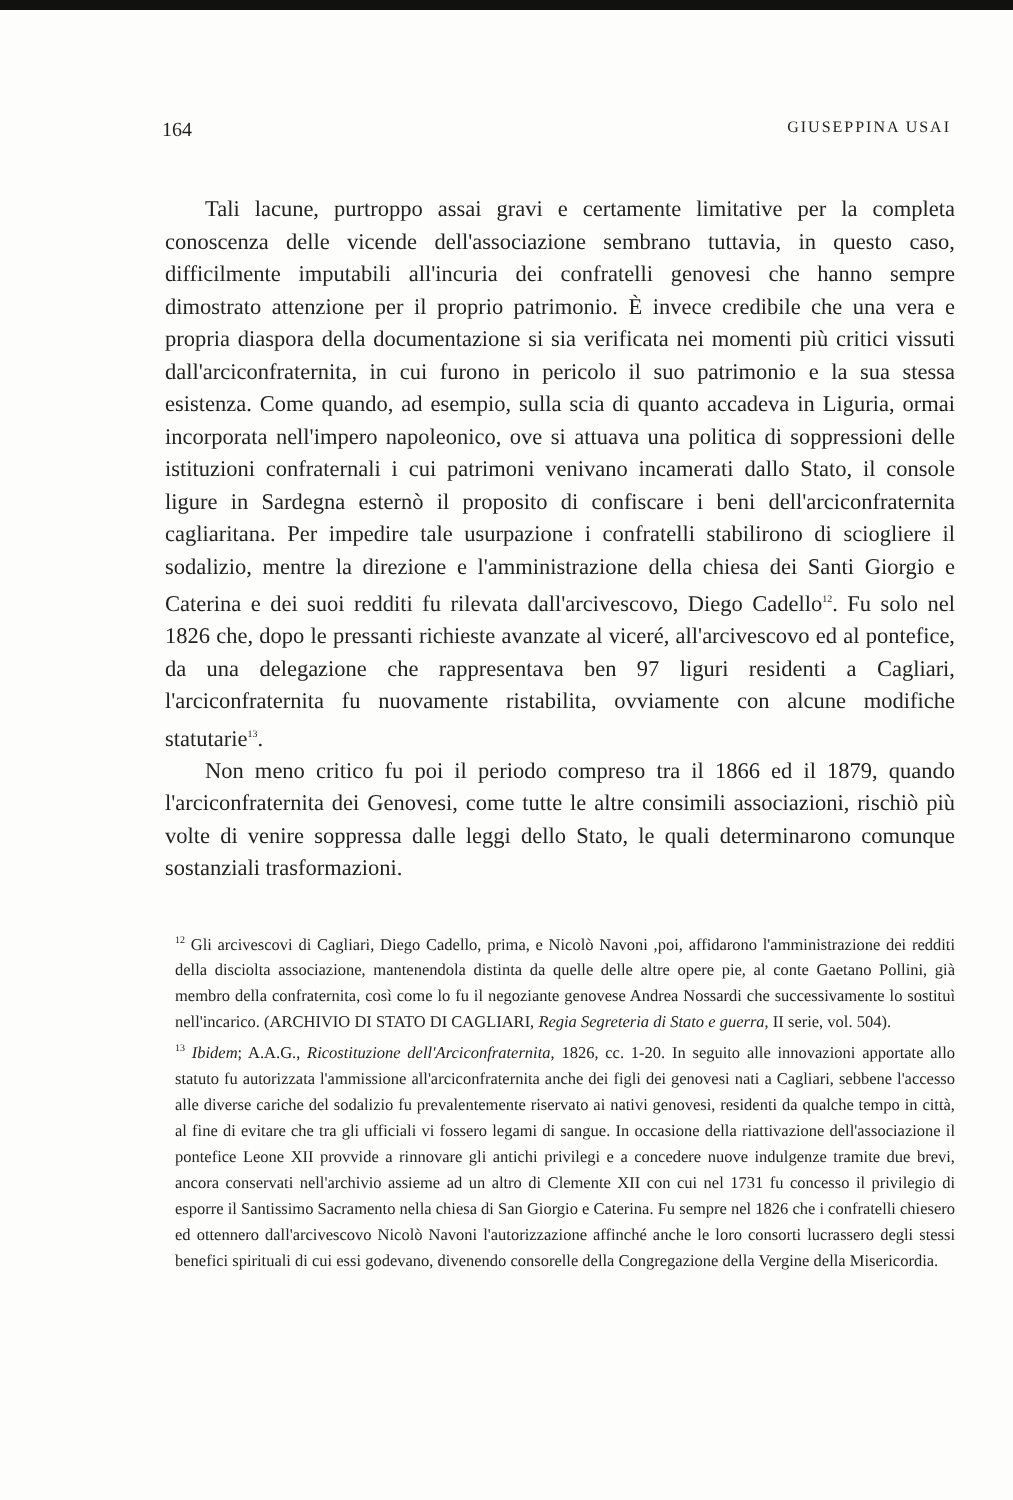164 GIUSEPPINA USAI
Tali lacune, purtroppo assai gravi e certamente limitative per la completa conoscenza delle vicende dell'associazione sembrano tuttavia, in questo caso, difficilmente imputabili all'incuria dei confratelli genovesi che hanno sempre dimostrato attenzione per il proprio patrimonio. È invece credibile che una vera e propria diaspora della documentazione si sia verificata nei momenti più critici vissuti dall'arciconfraternita, in cui furono in pericolo il suo patrimonio e la sua stessa esistenza. Come quando, ad esempio, sulla scia di quanto accadeva in Liguria, ormai incorporata nell'impero napoleonico, ove si attuava una politica di soppressioni delle istituzioni confraternali i cui patrimoni venivano incamerati dallo Stato, il console ligure in Sardegna esternò il proposito di confiscare i beni dell'arciconfraternita cagliaritana. Per impedire tale usurpazione i confratelli stabilirono di sciogliere il sodalizio, mentre la direzione e l'amministrazione della chiesa dei Santi Giorgio e Caterina e dei suoi redditi fu rilevata dall'arcivescovo, Diego Cadello<sup>12</sup>. Fu solo nel 1826 che, dopo le pressanti richieste avanzate al viceré, all'arcivescovo ed al pontefice, da una delegazione che rappresentava ben 97 liguri residenti a Cagliari, l'arciconfraternita fu nuovamente ristabilita, ovviamente con alcune modifiche statutarie<sup>13</sup>.
Non meno critico fu poi il periodo compreso tra il 1866 ed il 1879, quando l'arciconfraternita dei Genovesi, come tutte le altre consimili associazioni, rischiò più volte di venire soppressa dalle leggi dello Stato, le quali determinarono comunque sostanziali trasformazioni.
<sup>12</sup> Gli arcivescovi di Cagliari, Diego Cadello, prima, e Nicolò Navoni ,poi, affidarono l'amministrazione dei redditi della disciolta associazione, mantenendola distinta da quelle delle altre opere pie, al conte Gaetano Pollini, già membro della confraternita, così come lo fu il negoziante genovese Andrea Nossardi che successivamente lo sostituì nell'incarico. (ARCHIVIO DI STATO DI CAGLIARI, Regia Segreteria di Stato e guerra, II serie, vol. 504).
<sup>13</sup> Ibidem; A.A.G., Ricostituzione dell'Arciconfraternita, 1826, cc. 1-20. In seguito alle innovazioni apportate allo statuto fu autorizzata l'ammissione all'arciconfraternita anche dei figli dei genovesi nati a Cagliari, sebbene l'accesso alle diverse cariche del sodalizio fu prevalentemente riservato ai nativi genovesi, residenti da qualche tempo in città, al fine di evitare che tra gli ufficiali vi fossero legami di sangue. In occasione della riattivazione dell'associazione il pontefice Leone XII provvide a rinnovare gli antichi privilegi e a concedere nuove indulgenze tramite due brevi, ancora conservati nell'archivio assieme ad un altro di Clemente XII con cui nel 1731 fu concesso il privilegio di esporre il Santissimo Sacramento nella chiesa di San Giorgio e Caterina. Fu sempre nel 1826 che i confratelli chiesero ed ottennero dall'arcivescovo Nicolò Navoni l'autorizzazione affinché anche le loro consorti lucrassero degli stessi benefici spirituali di cui essi godevano, divenendo consorelle della Congregazione della Vergine della Misericordia.